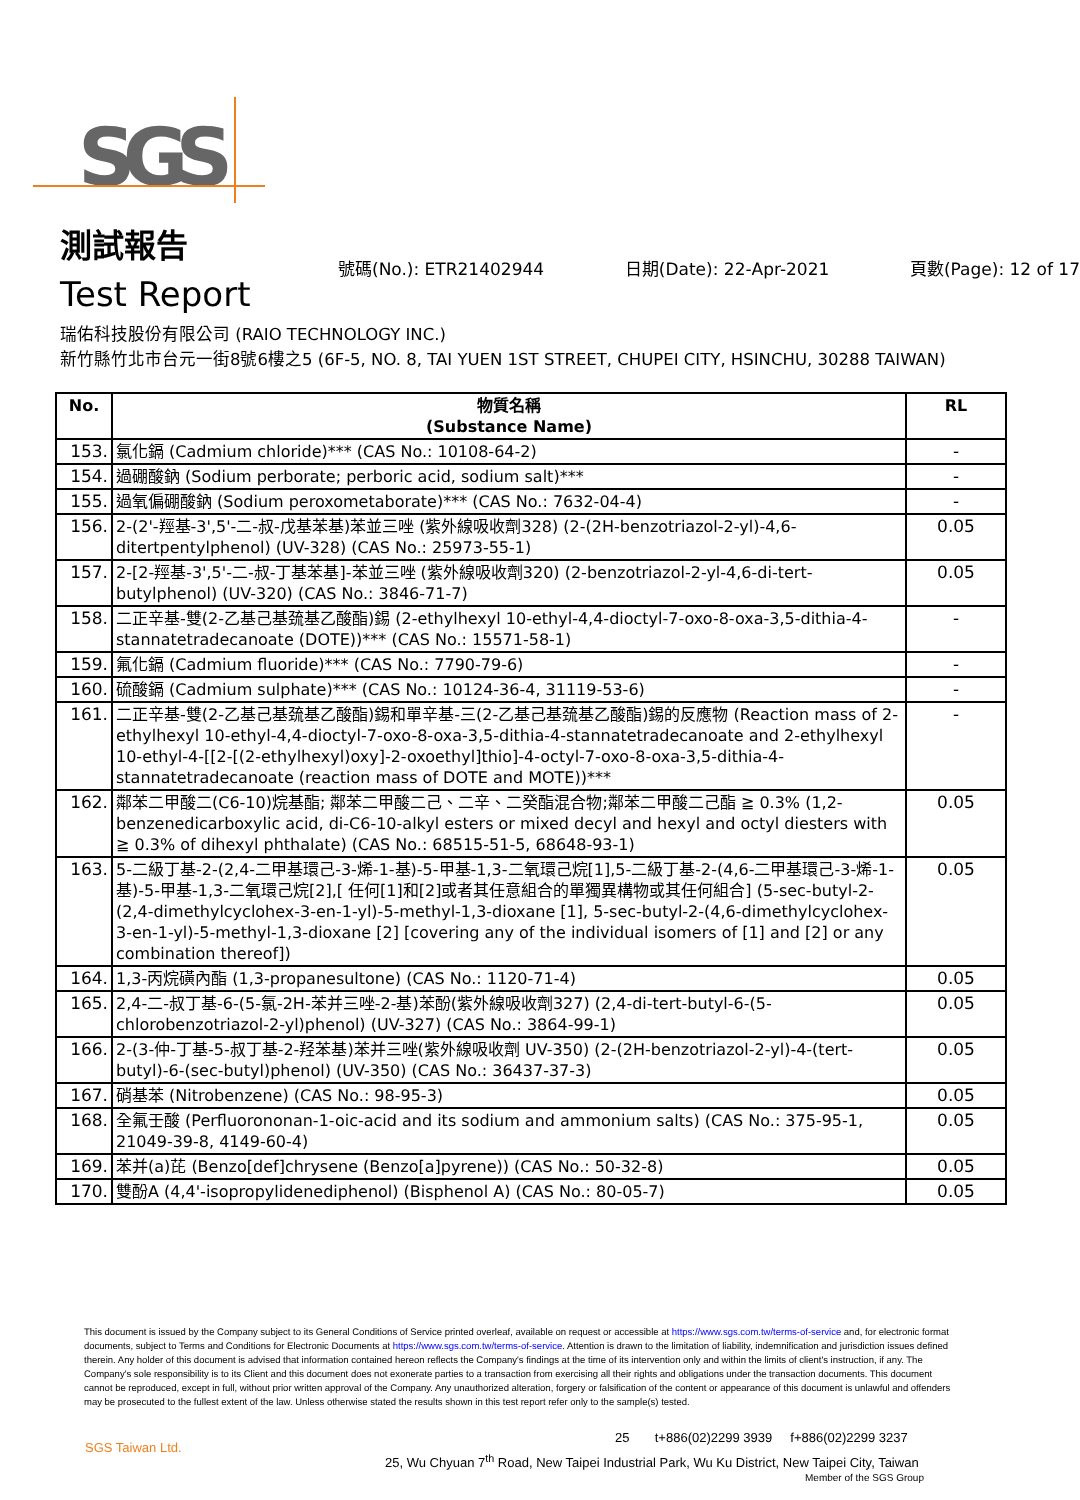SGS
測試報告
號碼(No.): ETR21402944 日期(Date): 22-Apr-2021 頁數(Page): 12 of 17
Test Report
瑞佑科技股份有限公司 (RAIO TECHNOLOGY INC.)
新竹縣竹北市台元一街8號6樓之5 (6F-5, NO. 8, TAI YUEN 1ST STREET, CHUPEI CITY, HSINCHU, 30288 TAIWAN)
| No. | 物質名稱 (Substance Name) | RL |
| --- | --- | --- |
| 153. | 氯化鎘 (Cadmium chloride)*** (CAS No.: 10108-64-2) | - |
| 154. | 過硼酸鈉 (Sodium perborate; perboric acid, sodium salt)*** | - |
| 155. | 過氧偏硼酸鈉 (Sodium peroxometaborate)*** (CAS No.: 7632-04-4) | - |
| 156. | 2-(2'-羥基-3',5'-二-叔-戊基苯基)苯並三唑 (紫外線吸收劑328) (2-(2H-benzotriazol-2-yl)-4,6-ditertpentylphenol) (UV-328) (CAS No.: 25973-55-1) | 0.05 |
| 157. | 2-[2-羥基-3',5'-二-叔-丁基苯基]-苯並三唑 (紫外線吸收劑320) (2-benzotriazol-2-yl-4,6-di-tert-butylphenol) (UV-320) (CAS No.: 3846-71-7) | 0.05 |
| 158. | 二正辛基-雙(2-乙基己基巯基乙酸酯)錫 (2-ethylhexyl 10-ethyl-4,4-dioctyl-7-oxo-8-oxa-3,5-dithia-4-stannatetradecanoate (DOTE))*** (CAS No.: 15571-58-1) | - |
| 159. | 氟化鎘 (Cadmium fluoride)*** (CAS No.: 7790-79-6) | - |
| 160. | 硫酸鎘 (Cadmium sulphate)*** (CAS No.: 10124-36-4, 31119-53-6) | - |
| 161. | 二正辛基-雙(2-乙基己基巯基乙酸酯)錫和單辛基-三(2-乙基己基巯基乙酸酯)錫的反應物 (Reaction mass of 2-ethylhexyl 10-ethyl-4,4-dioctyl-7-oxo-8-oxa-3,5-dithia-4-stannatetradecanoate and 2-ethylhexyl 10-ethyl-4-[[2-[(2-ethylhexyl)oxy]-2-oxoethyl]thio]-4-octyl-7-oxo-8-oxa-3,5-dithia-4-stannatetradecanoate (reaction mass of DOTE and MOTE))*** | - |
| 162. | 鄰苯二甲酸二(C6-10)烷基酯; 鄰苯二甲酸二己、二辛、二癸酯混合物;鄰苯二甲酸二己酯 ≧ 0.3% (1,2-benzenedicarboxylic acid, di-C6-10-alkyl esters or mixed decyl and hexyl and octyl diesters with ≧ 0.3% of dihexyl phthalate) (CAS No.: 68515-51-5, 68648-93-1) | 0.05 |
| 163. | 5-二級丁基-2-(2,4-二甲基環己-3-烯-1-基)-5-甲基-1,3-二氧環己烷[1],5-二級丁基-2-(4,6-二甲基環己-3-烯-1-基)-5-甲基-1,3-二氧環己烷[2],[ 任何[1]和[2]或者其任意組合的單獨異構物或其任何組合] (5-sec-butyl-2-(2,4-dimethylcyclohex-3-en-1-yl)-5-methyl-1,3-dioxane [1], 5-sec-butyl-2-(4,6-dimethylcyclohex-3-en-1-yl)-5-methyl-1,3-dioxane [2] [covering any of the individual isomers of [1] and [2] or any combination thereof]) | 0.05 |
| 164. | 1,3-丙烷磺內酯 (1,3-propanesultone) (CAS No.: 1120-71-4) | 0.05 |
| 165. | 2,4-二-叔丁基-6-(5-氯-2H-苯并三唑-2-基)苯酚(紫外線吸收劑327) (2,4-di-tert-butyl-6-(5-chlorobenzotriazol-2-yl)phenol) (UV-327) (CAS No.: 3864-99-1) | 0.05 |
| 166. | 2-(3-仲-丁基-5-叔丁基-2-羟苯基)苯并三唑(紫外線吸收劑 UV-350) (2-(2H-benzotriazol-2-yl)-4-(tert-butyl)-6-(sec-butyl)phenol) (UV-350) (CAS No.: 36437-37-3) | 0.05 |
| 167. | 硝基苯 (Nitrobenzene) (CAS No.: 98-95-3) | 0.05 |
| 168. | 全氟壬酸 (Perfluorononan-1-oic-acid and its sodium and ammonium salts) (CAS No.: 375-95-1, 21049-39-8, 4149-60-4) | 0.05 |
| 169. | 苯并(a)芘 (Benzo[def]chrysene (Benzo[a]pyrene)) (CAS No.: 50-32-8) | 0.05 |
| 170. | 雙酚A (4,4'-isopropylidenediphenol) (Bisphenol A) (CAS No.: 80-05-7) | 0.05 |
This document is issued by the Company subject to its General Conditions of Service printed overleaf, available on request or accessible at https://www.sgs.com.tw/terms-of-service and, for electronic format documents, subject to Terms and Conditions for Electronic Documents at https://www.sgs.com.tw/terms-of-service. Attention is drawn to the limitation of liability, indemnification and jurisdiction issues defined therein. Any holder of this document is advised that information contained hereon reflects the Company's findings at the time of its intervention only and within the limits of client's instruction, if any. The Company's sole responsibility is to its Client and this document does not exonerate parties to a transaction from exercising all their rights and obligations under the transaction documents. This document cannot be reproduced, except in full, without prior written approval of the Company. Any unauthorized alteration, forgery or falsification of the content or appearance of this document is unlawful and offenders may be prosecuted to the fullest extent of the law. Unless otherwise stated the results shown in this test report refer only to the sample(s) tested.
SGS Taiwan Ltd.
25 t+886(02)2299 3939 f+886(02)2299 3237
25, Wu Chyuan 7<sup>th</sup> Road, New Taipei Industrial Park, Wu Ku District, New Taipei City, Taiwan
Member of the SGS Group